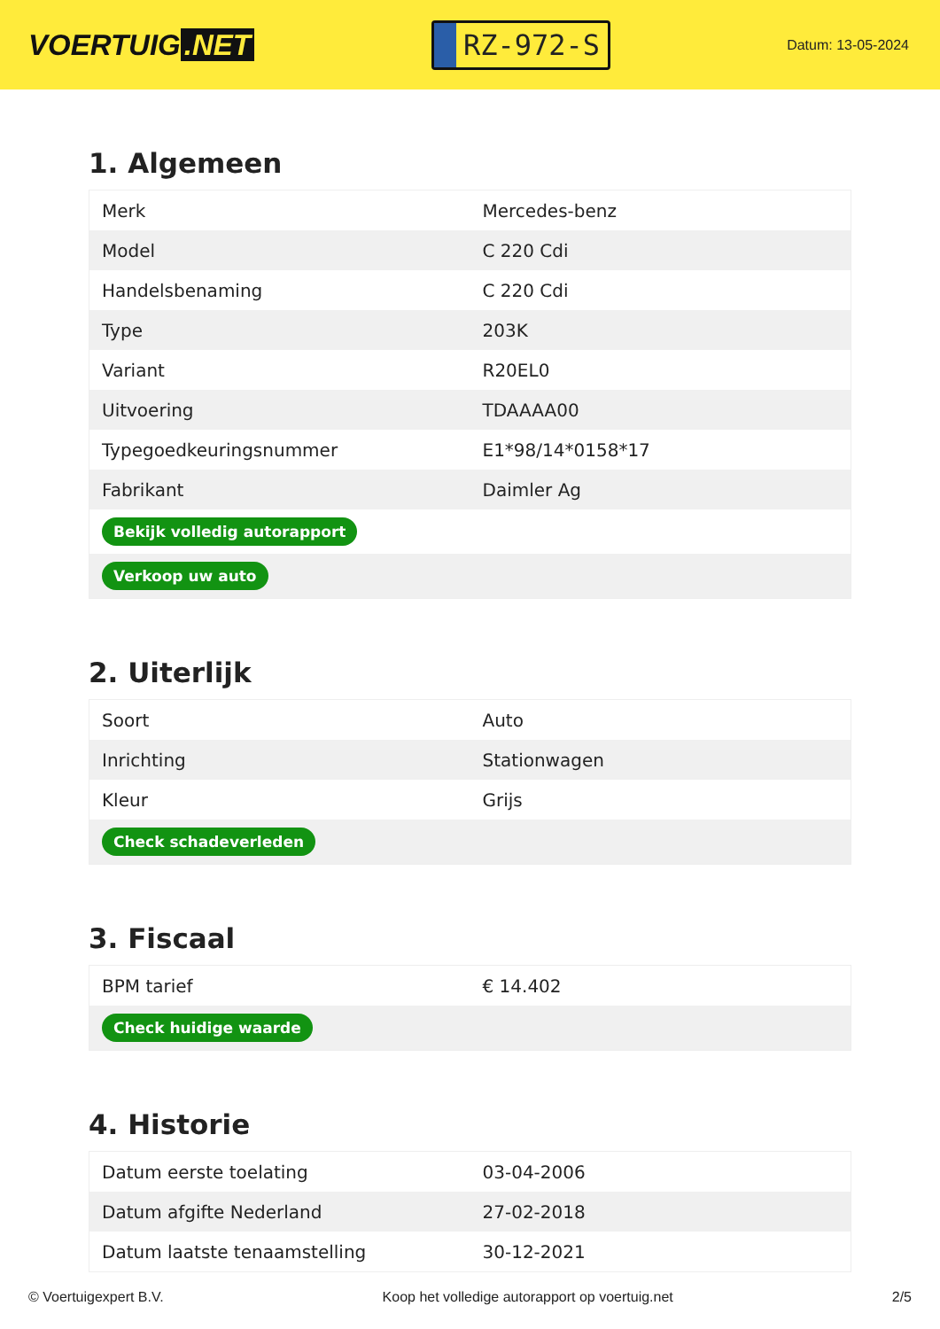VOERTUIG.NET
RZ-972-S
Datum: 13-05-2024
1. Algemeen
| Merk | Mercedes-benz |
| Model | C 220 Cdi |
| Handelsbenaming | C 220 Cdi |
| Type | 203K |
| Variant | R20EL0 |
| Uitvoering | TDAAAA00 |
| Typegoedkeuringsnummer | E1*98/14*0158*17 |
| Fabrikant | Daimler Ag |
| Bekijk volledig autorapport | |
| Verkoop uw auto | |
2. Uiterlijk
| Soort | Auto |
| Inrichting | Stationwagen |
| Kleur | Grijs |
| Check schadeverleden | |
3. Fiscaal
| BPM tarief | € 14.402 |
| Check huidige waarde | |
4. Historie
| Datum eerste toelating | 03-04-2006 |
| Datum afgifte Nederland | 27-02-2018 |
| Datum laatste tenaamstelling | 30-12-2021 |
© Voertuigexpert B.V. Koop het volledige autorapport op voertuig.net 2/5